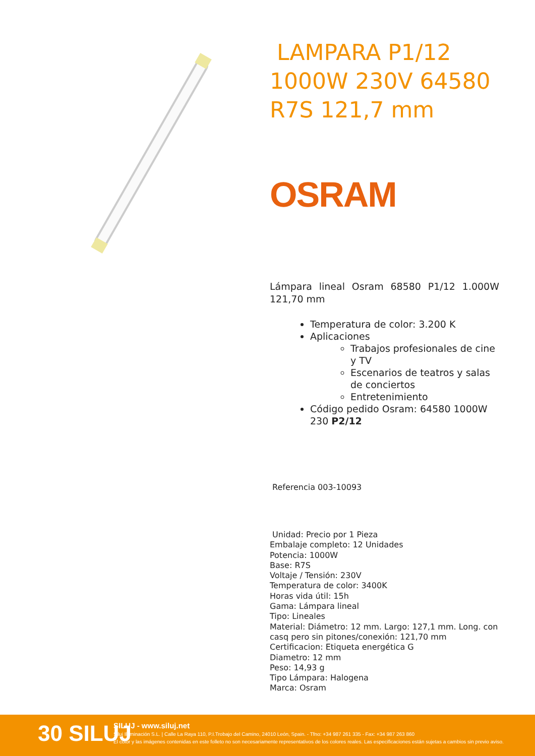LAMPARA P1/12 1000W 230V 64580 R7S 121,7 mm
OSRAM
Lámpara lineal Osram 68580 P1/12 1.000W 121,70 mm
Temperatura de color: 3.200 K
Aplicaciones
Trabajos profesionales de cine y TV
Escenarios de teatros y salas de conciertos
Entretenimiento
Código pedido Osram: 64580 1000W 230 P2/12
Referencia 003-10093
Unidad: Precio por 1 Pieza
Embalaje completo: 12 Unidades
Potencia: 1000W
Base: R7S
Voltaje / Tensión: 230V
Temperatura de color: 3400K
Horas vida útil: 15h
Gama: Lámpara lineal
Tipo: Lineales
Material: Diámetro: 12 mm. Largo: 127,1 mm. Long. con casq pero sin pitones/conexión: 121,70 mm
Certificacion: Etiqueta energética G
Diametro: 12 mm
Peso: 14,93 g
Tipo Lámpara: Halogena
Marca: Osram
30 SILUJ
SILUJ - www.siluj.net
Siluj Iluminación S.L. | Calle La Raya 110, P.I.Trobajo del Camino, 24010 León, Spain. - Tfno: +34 987 261 335 - Fax: +34 987 263 860
El color y las imágenes contenidas en este folleto no son necesariamente representativos de los colores reales. Las especificaciones están sujetas a cambios sin previo aviso.